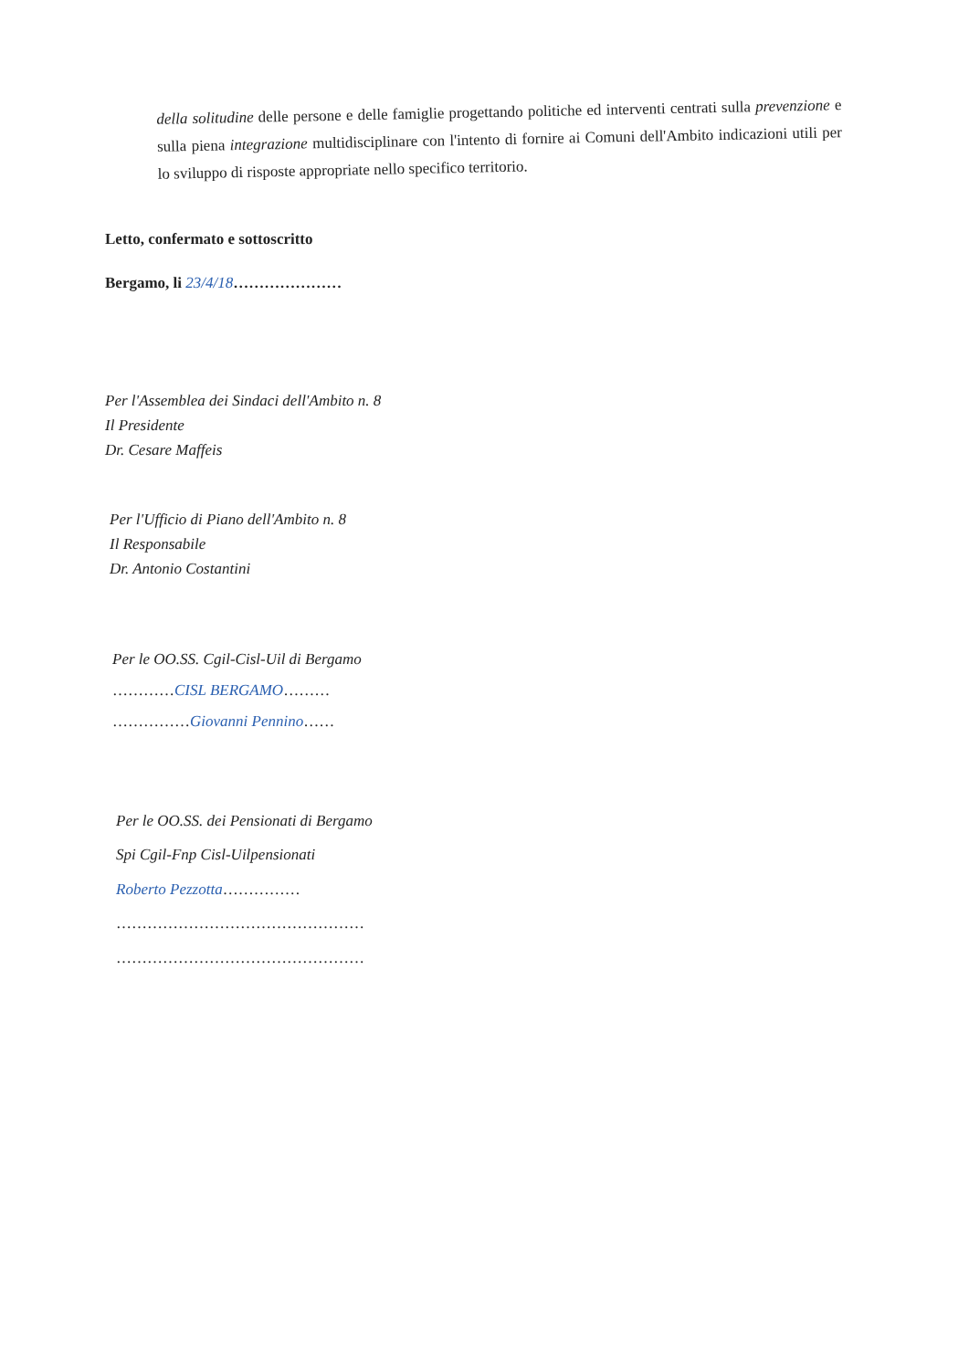della solitudine delle persone e delle famiglie progettando politiche ed interventi centrati sulla prevenzione e sulla piena integrazione multidisciplinare con l'intento di fornire ai Comuni dell'Ambito indicazioni utili per lo sviluppo di risposte appropriate nello specifico territorio.
Letto, confermato e sottoscritto
Bergamo, li 23/4/18…………………
Per l'Assemblea dei Sindaci dell'Ambito n. 8
Il Presidente
Dr. Cesare Maffeis
Per l'Ufficio di Piano dell'Ambito n. 8
Il Responsabile
Dr. Antonio Costantini
Per le OO.SS. Cgil-Cisl-Uil di Bergamo
…………CISL BERGAMO………
……………Giovanni Pennino……
Per le OO.SS. dei Pensionati di Bergamo
Spi Cgil-Fnp Cisl-Uilpensionati
Roberto Pezzotta……………
…………………………………………
…………………………………………